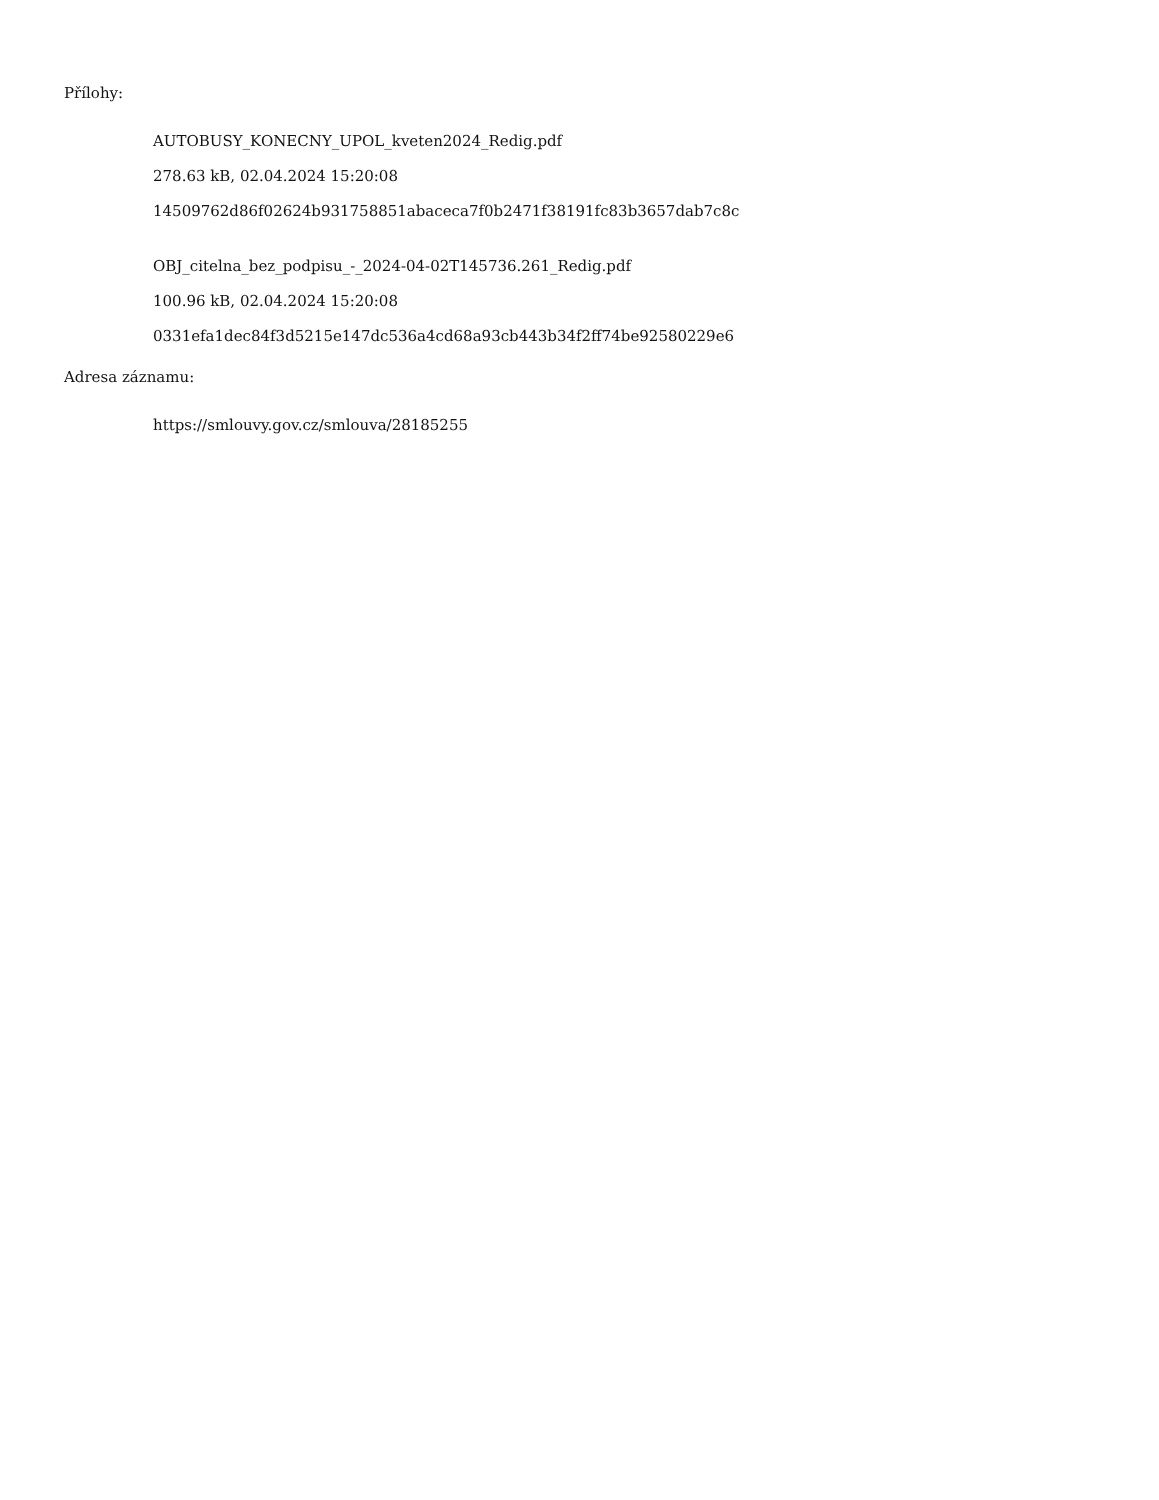Přílohy:
AUTOBUSY_KONECNY_UPOL_kveten2024_Redig.pdf
278.63 kB, 02.04.2024 15:20:08
14509762d86f02624b931758851abaceca7f0b2471f38191fc83b3657dab7c8c
OBJ_citelna_bez_podpisu_-_2024-04-02T145736.261_Redig.pdf
100.96 kB, 02.04.2024 15:20:08
0331efa1dec84f3d5215e147dc536a4cd68a93cb443b34f2ff74be92580229e6
Adresa záznamu:
https://smlouvy.gov.cz/smlouva/28185255